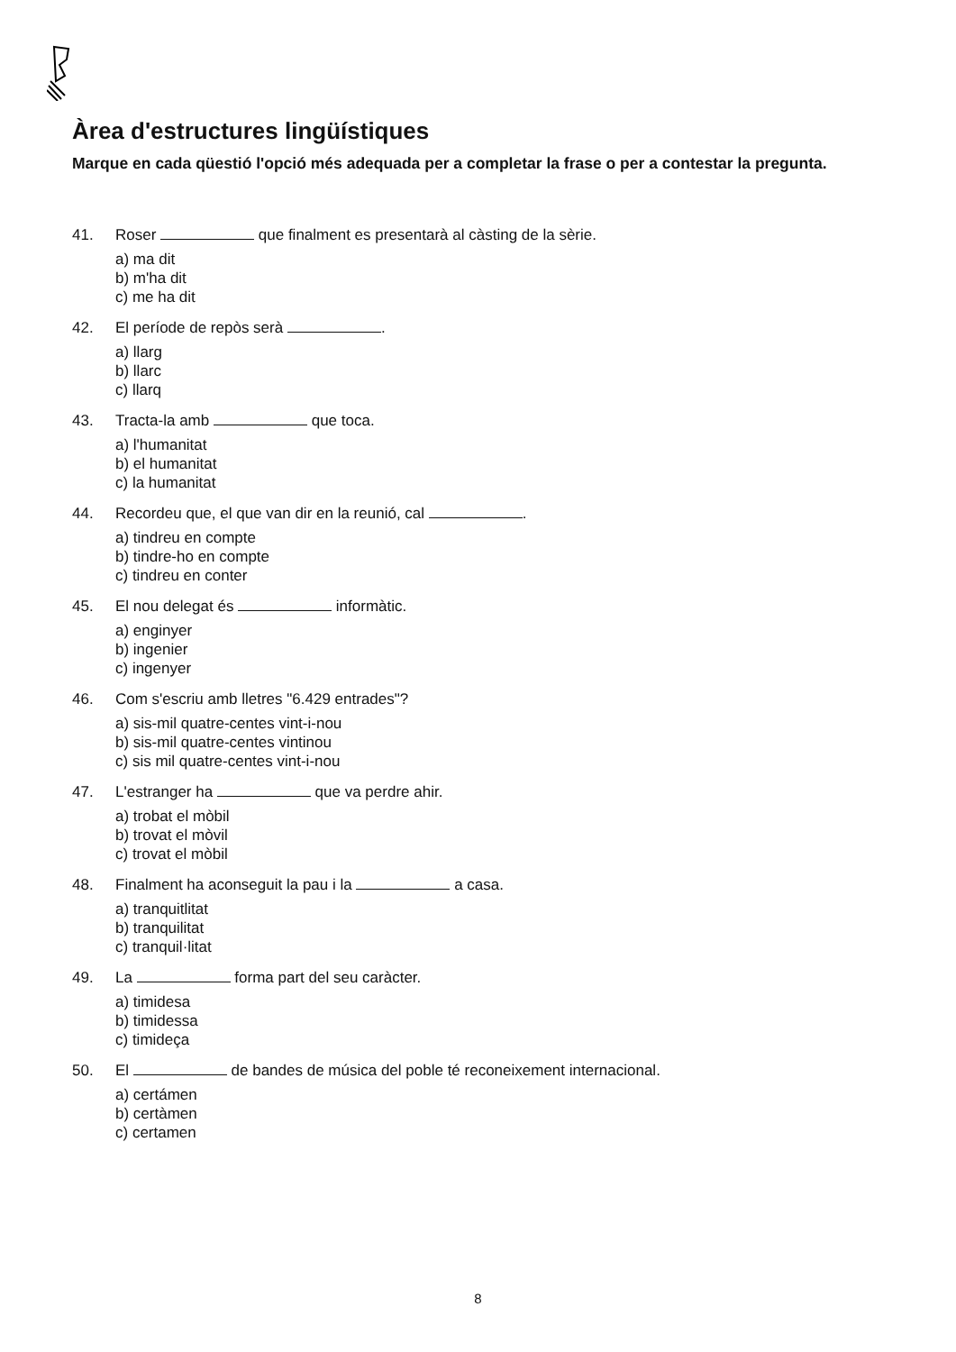Àrea d'estructures lingüístiques
Marque en cada qüestió l'opció més adequada per a completar la frase o per a contestar la pregunta.
41. Roser que finalment es presentarà al càsting de la sèrie.
a) ma dit
b) m'ha dit
c) me ha dit
42. El període de repòs serà .
a) llarg
b) llarc
c) llarq
43. Tracta-la amb que toca.
a) l'humanitat
b) el humanitat
c) la humanitat
44. Recordeu que, el que van dir en la reunió, cal .
a) tindreu en compte
b) tindre-ho en compte
c) tindreu en conter
45. El nou delegat és informàtic.
a) enginyer
b) ingenier
c) ingenyer
46. Com s'escriu amb lletres "6.429 entrades"?
a) sis-mil quatre-centes vint-i-nou
b) sis-mil quatre-centes vintinou
c) sis mil quatre-centes vint-i-nou
47. L'estranger ha que va perdre ahir.
a) trobat el mòbil
b) trovat el mòvil
c) trovat el mòbil
48. Finalment ha aconseguit la pau i la a casa.
a) tranquitlitat
b) tranquilitat
c) tranquil·litat
49. La forma part del seu caràcter.
a) timidesa
b) timidessa
c) timideça
50. El de bandes de música del poble té reconeixement internacional.
a) certámen
b) certàmen
c) certamen
8